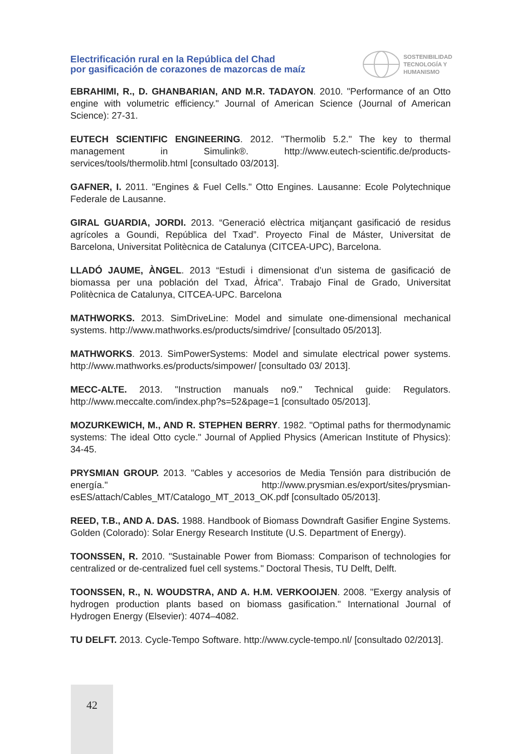Electrificación rural en la República del Chad
por gasificación de corazones de mazorcas de maíz
SOSTENIBILIDAD
TECNOLOGÍA Y
HUMANISMO
EBRAHIMI, R., D. GHANBARIAN, AND M.R. TADAYON. 2010. "Performance of an Otto engine with volumetric efficiency." Journal of American Science (Journal of American Science): 27-31.
EUTECH SCIENTIFIC ENGINEERING. 2012. "Thermolib 5.2." The key to thermal management in Simulink®. http://www.eutech-scientific.de/products-services/tools/thermolib.html [consultado 03/2013].
GAFNER, I. 2011. "Engines & Fuel Cells." Otto Engines. Lausanne: Ecole Polytechnique Federale de Lausanne.
GIRAL GUARDIA, JORDI. 2013. “Generació elèctrica mitjançant gasificació de residus agrícoles a Goundi, República del Txad”. Proyecto Final de Máster, Universitat de Barcelona, Universitat Politècnica de Catalunya (CITCEA-UPC), Barcelona.
LLADÓ JAUME, ÀNGEL. 2013 “Estudi i dimensionat d’un sistema de gasificació de biomassa per una población del Txad, Àfrica”. Trabajo Final de Grado, Universitat Politècnica de Catalunya, CITCEA-UPC. Barcelona
MATHWORKS. 2013. SimDriveLine: Model and simulate one-dimensional mechanical systems. http://www.mathworks.es/products/simdrive/ [consultado 05/2013].
MATHWORKS. 2013. SimPowerSystems: Model and simulate electrical power systems. http://www.mathworks.es/products/simpower/ [consultado 03/ 2013].
MECC-ALTE. 2013. "Instruction manuals no9." Technical guide: Regulators. http://www.meccalte.com/index.php?s=52&page=1 [consultado 05/2013].
MOZURKEWICH, M., AND R. STEPHEN BERRY. 1982. "Optimal paths for thermodynamic systems: The ideal Otto cycle." Journal of Applied Physics (American Institute of Physics): 34-45.
PRYSMIAN GROUP. 2013. "Cables y accesorios de Media Tensión para distribución de energía." http://www.prysmian.es/export/sites/prysmian-esES/attach/Cables_MT/Catalogo_MT_2013_OK.pdf [consultado 05/2013].
REED, T.B., AND A. DAS. 1988. Handbook of Biomass Downdraft Gasifier Engine Systems. Golden (Colorado): Solar Energy Research Institute (U.S. Department of Energy).
TOONSSEN, R. 2010. "Sustainable Power from Biomass: Comparison of technologies for centralized or de-centralized fuel cell systems." Doctoral Thesis, TU Delft, Delft.
TOONSSEN, R., N. WOUDSTRA, AND A. H.M. VERKOOIJEN. 2008. "Exergy analysis of hydrogen production plants based on biomass gasification." International Journal of Hydrogen Energy (Elsevier): 4074–4082.
TU DELFT. 2013. Cycle-Tempo Software. http://www.cycle-tempo.nl/ [consultado 02/2013].
42